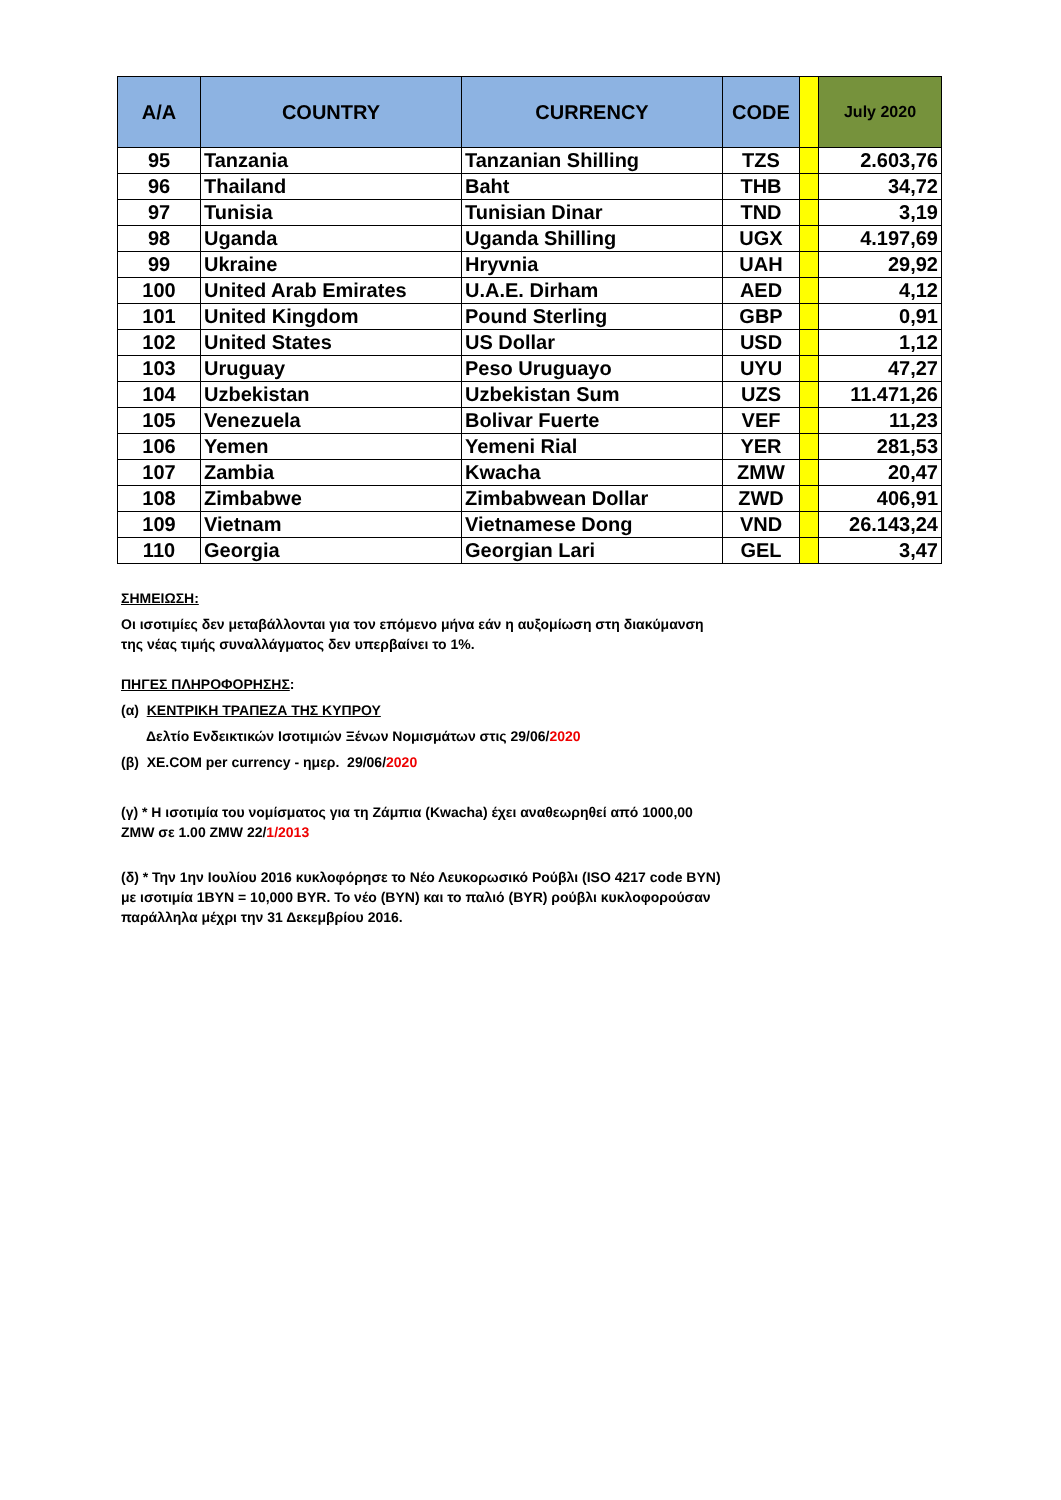| A/A | COUNTRY | CURRENCY | CODE | | July 2020 |
| --- | --- | --- | --- | --- | --- |
| 95 | Tanzania | Tanzanian Shilling | TZS | | 2.603,76 |
| 96 | Thailand | Baht | THB | | 34,72 |
| 97 | Tunisia | Tunisian Dinar | TND | | 3,19 |
| 98 | Uganda | Uganda Shilling | UGX | | 4.197,69 |
| 99 | Ukraine | Hryvnia | UAH | | 29,92 |
| 100 | United Arab Emirates | U.A.E. Dirham | AED | | 4,12 |
| 101 | United Kingdom | Pound Sterling | GBP | | 0,91 |
| 102 | United States | US Dollar | USD | | 1,12 |
| 103 | Uruguay | Peso Uruguayo | UYU | | 47,27 |
| 104 | Uzbekistan | Uzbekistan Sum | UZS | | 11.471,26 |
| 105 | Venezuela | Bolivar Fuerte | VEF | | 11,23 |
| 106 | Yemen | Yemeni Rial | YER | | 281,53 |
| 107 | Zambia | Kwacha | ZMW | | 20,47 |
| 108 | Zimbabwe | Zimbabwean Dollar | ZWD | | 406,91 |
| 109 | Vietnam | Vietnamese Dong | VND | | 26.143,24 |
| 110 | Georgia | Georgian Lari | GEL | | 3,47 |
ΣΗΜΕΙΩΣΗ:
Οι ισοτιμίες δεν μεταβάλλονται για τον επόμενο μήνα εάν η αυξομίωση στη διακύμανση της νέας τιμής συναλλάγματος δεν υπερβαίνει το 1%.
ΠΗΓΕΣ ΠΛΗΡΟΦΟΡΗΣΗΣ:
(α) ΚΕΝΤΡΙΚΗ ΤΡΑΠΕΖΑ ΤΗΣ ΚΥΠΡΟΥ
Δελτίο Ενδεικτικών Ισοτιμιών Ξένων Νομισμάτων στις 29/06/2020
(β) XE.COM per currency - ημερ. 29/06/2020
(γ) * Η ισοτιμία του νομίσματος για τη Ζάμπια (Kwacha) έχει αναθεωρηθεί από 1000,00 ZMW σε 1.00 ZMW 22/1/2013
(δ) * Την 1ην Ιουλίου 2016 κυκλοφόρησε το Νέο Λευκορωσικό Ρούβλι (ISO 4217 code BYN) με ισοτιμία 1BYN = 10,000 BYR. Το νέο (BYN) και το παλιό (BYR) ρούβλι κυκλοφορούσαν παράλληλα μέχρι την 31 Δεκεμβρίου 2016.